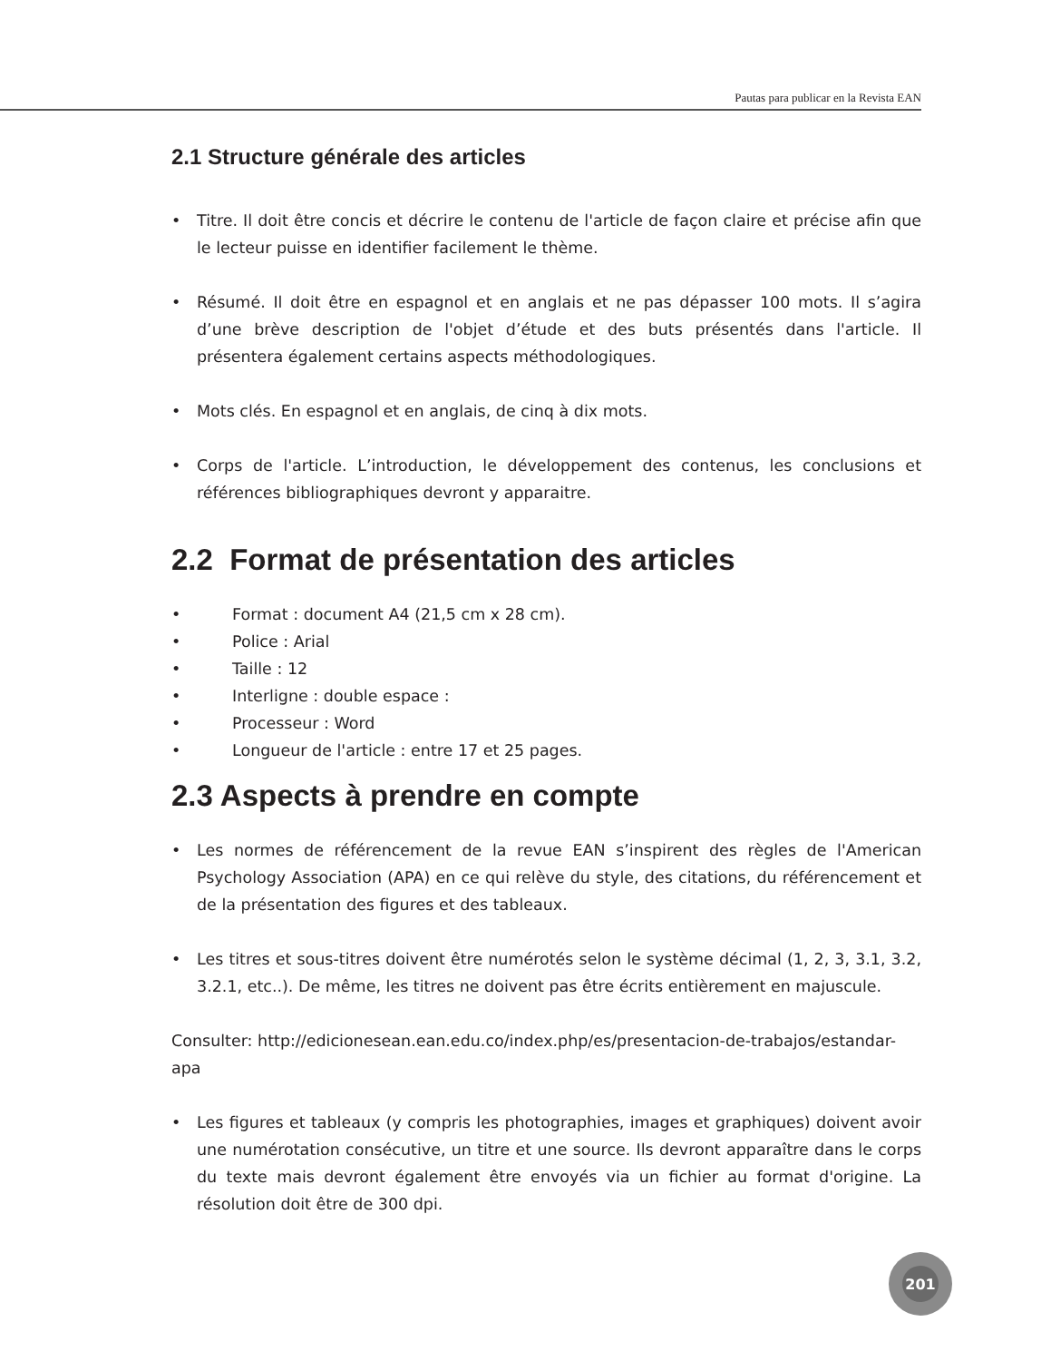Pautas para publicar en la Revista EAN
2.1 Structure générale des articles
• Titre. Il doit être concis et décrire le contenu de l'article de façon claire et précise afin que le lecteur puisse en identifier facilement le thème.
• Résumé. Il doit être en espagnol et en anglais et ne pas dépasser 100 mots. Il s’agira d’une brève description de l'objet d’étude et des buts présentés dans l'article. Il présentera également certains aspects méthodologiques.
• Mots clés. En espagnol et en anglais, de cinq à dix mots.
• Corps de l'article. L’introduction, le développement des contenus, les conclusions et références bibliographiques devront y apparaitre.
2.2 Format de présentation des articles
• Format : document A4 (21,5 cm x 28 cm).
• Police : Arial
• Taille : 12
• Interligne : double espace :
• Processeur : Word
• Longueur de l'article : entre 17 et 25 pages.
2.3 Aspects à prendre en compte
• Les normes de référencement de la revue EAN s’inspirent des règles de l'American Psychology Association (APA) en ce qui relève du style, des citations, du référencement et de la présentation des figures et des tableaux.
• Les titres et sous-titres doivent être numérotés selon le système décimal (1, 2, 3, 3.1, 3.2, 3.2.1, etc..). De même, les titres ne doivent pas être écrits entièrement en majuscule.
Consulter: http://edicionesean.ean.edu.co/index.php/es/presentacion-de-trabajos/estandar-apa
• Les figures et tableaux (y compris les photographies, images et graphiques) doivent avoir une numérotation consécutive, un titre et une source. Ils devront apparaître dans le corps du texte mais devront également être envoyés via un fichier au format d'origine. La résolution doit être de 300 dpi.
201